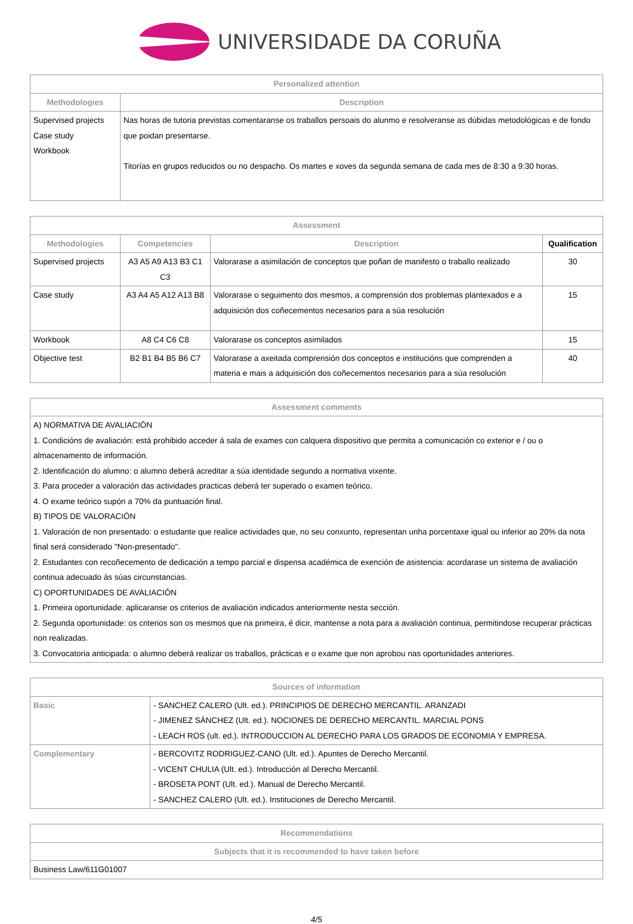UNIVERSIDADE DA CORUÑA
| Personalized attention | |
| --- | --- |
| Methodologies | Description |
| Supervised projects Case study Workbook | Nas horas de tutoria previstas comentaranse os traballos persoais do alunmo e resolveranse as dúbidas metodológicas e de fondo que poidan presentarse. Titorías en grupos reducidos ou no despacho. Os martes e xoves da segunda semana de cada mes de 8:30 a 9:30 horas. |
| Assessment | | | |
| --- | --- | --- | --- |
| Methodologies | Competencies | Description | Qualification |
| Supervised projects | A3 A5 A9 A13 B3 C1 C3 | Valorarase a asimilación de conceptos que poñan de manifesto o traballo realizado | 30 |
| Case study | A3 A4 A5 A12 A13 B8 | Valorarase o seguimento dos mesmos, a comprensión dos problemas plantexados e a adquisición dos coñecementos necesarios para a súa resolución | 15 |
| Workbook | A8 C4 C6 C8 | Valorarase os conceptos asimilados | 15 |
| Objective test | B2 B1 B4 B5 B6 C7 | Valorarase a axeitada comprensión dos conceptos e institucións que comprenden a materia e mais a adquisición dos coñecementos necesarios para a súa resolución | 40 |
| Assessment comments |
| --- |
| A) NORMATIVA DE AVALIACIÓN 1. Condicións de avaliación: está prohibido acceder á sala de exames con calquera dispositivo que permita a comunicación co exterior e / ou o almacenamento de información. 2. Identificación do alumno: o alumno deberá acreditar a súa identidade segundo a normativa vixente. 3. Para proceder a valoración das actividades practicas deberá ter superado o examen teórico. 4. O exame teórico supón a 70% da puntuación final. B) TIPOS DE VALORACIÓN 1. Valoración de non presentado: o estudante que realice actividades que, no seu conxunto, representan unha porcentaxe igual ou inferior ao 20% da nota final será considerado "Non-presentado". 2. Estudantes con recoñecemento de dedicación a tempo parcial e dispensa académica de exención de asistencia: acordarase un sistema de avaliación continua adecuado ás súas circunstancias. C) OPORTUNIDADES DE AVALIACIÓN 1. Primeira oportunidade: aplicaranse os criterios de avaliación indicados anteriormente nesta sección. 2. Segunda oportunidade: os criterios son os mesmos que na primeira, é dicir, mantense a nota para a avaliación continua, permitindose recuperar prácticas non realizadas. 3. Convocatoria anticipada: o alumno deberá realizar os traballos, prácticas e o exame que non aprobou nas oportunidades anteriores. |
| Sources of information | |
| --- | --- |
| Basic | - SANCHEZ CALERO (Ult. ed.). PRINCIPIOS DE DERECHO MERCANTIL. ARANZADI - JIMENEZ SÁNCHEZ (Ult. ed.). NOCIONES DE DERECHO MERCANTIL. MARCIAL PONS - LEACH ROS (ult. ed.). INTRODUCCION AL DERECHO PARA LOS GRADOS DE ECONOMIA Y EMPRESA. |
| Complementary | - BERCOVITZ RODRIGUEZ-CANO (Ult. ed.). Apuntes de Derecho Mercantil. - VICENT CHULIA (Ult. ed.). Introducción al Derecho Mercantil. - BROSETA PONT (Ult. ed.). Manual de Derecho Mercantil. - SANCHEZ CALERO (Ult. ed.). Instituciones de Derecho Mercantil. |
| Recommendations |
| --- |
| Subjects that it is recommended to have taken before |
| Business Law/611G01007 |
4/5